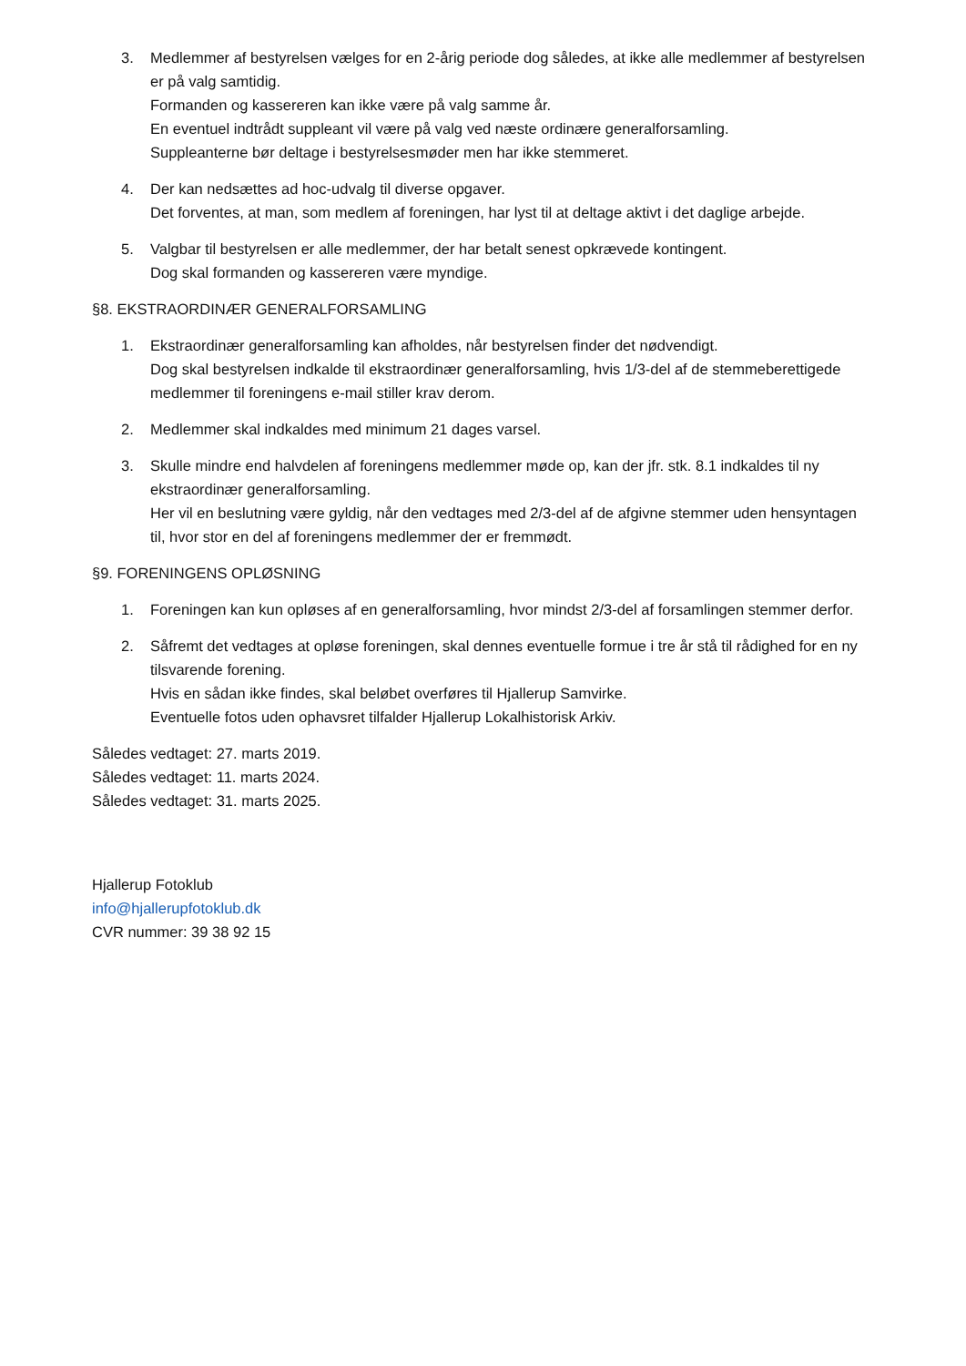3. Medlemmer af bestyrelsen vælges for en 2-årig periode dog således, at ikke alle medlemmer af bestyrelsen er på valg samtidig.
Formanden og kassereren kan ikke være på valg samme år.
En eventuel indtrådt suppleant vil være på valg ved næste ordinære generalforsamling.
Suppleanterne bør deltage i bestyrelsesmøder men har ikke stemmeret.
4. Der kan nedsættes ad hoc-udvalg til diverse opgaver.
Det forventes, at man, som medlem af foreningen, har lyst til at deltage aktivt i det daglige arbejde.
5. Valgbar til bestyrelsen er alle medlemmer, der har betalt senest opkrævede kontingent.
Dog skal formanden og kassereren være myndige.
§8. EKSTRAORDINÆR GENERALFORSAMLING
1. Ekstraordinær generalforsamling kan afholdes, når bestyrelsen finder det nødvendigt.
Dog skal bestyrelsen indkalde til ekstraordinær generalforsamling, hvis 1/3-del af de stemmeberettigede medlemmer til foreningens e-mail stiller krav derom.
2. Medlemmer skal indkaldes med minimum 21 dages varsel.
3. Skulle mindre end halvdelen af foreningens medlemmer møde op, kan der jfr. stk. 8.1 indkaldes til ny ekstraordinær generalforsamling.
Her vil en beslutning være gyldig, når den vedtages med 2/3-del af de afgivne stemmer uden hensyntagen til, hvor stor en del af foreningens medlemmer der er fremmødt.
§9. FORENINGENS OPLØSNING
1. Foreningen kan kun opløses af en generalforsamling, hvor mindst 2/3-del af forsamlingen stemmer derfor.
2. Såfremt det vedtages at opløse foreningen, skal dennes eventuelle formue i tre år stå til rådighed for en ny tilsvarende forening.
Hvis en sådan ikke findes, skal beløbet overføres til Hjallerup Samvirke.
Eventuelle fotos uden ophavsret tilfalder Hjallerup Lokalhistorisk Arkiv.
Således vedtaget: 27. marts 2019.
Således vedtaget: 11. marts 2024.
Således vedtaget: 31. marts 2025.
Hjallerup Fotoklub
info@hjallerupfotoklub.dk
CVR nummer: 39 38 92 15